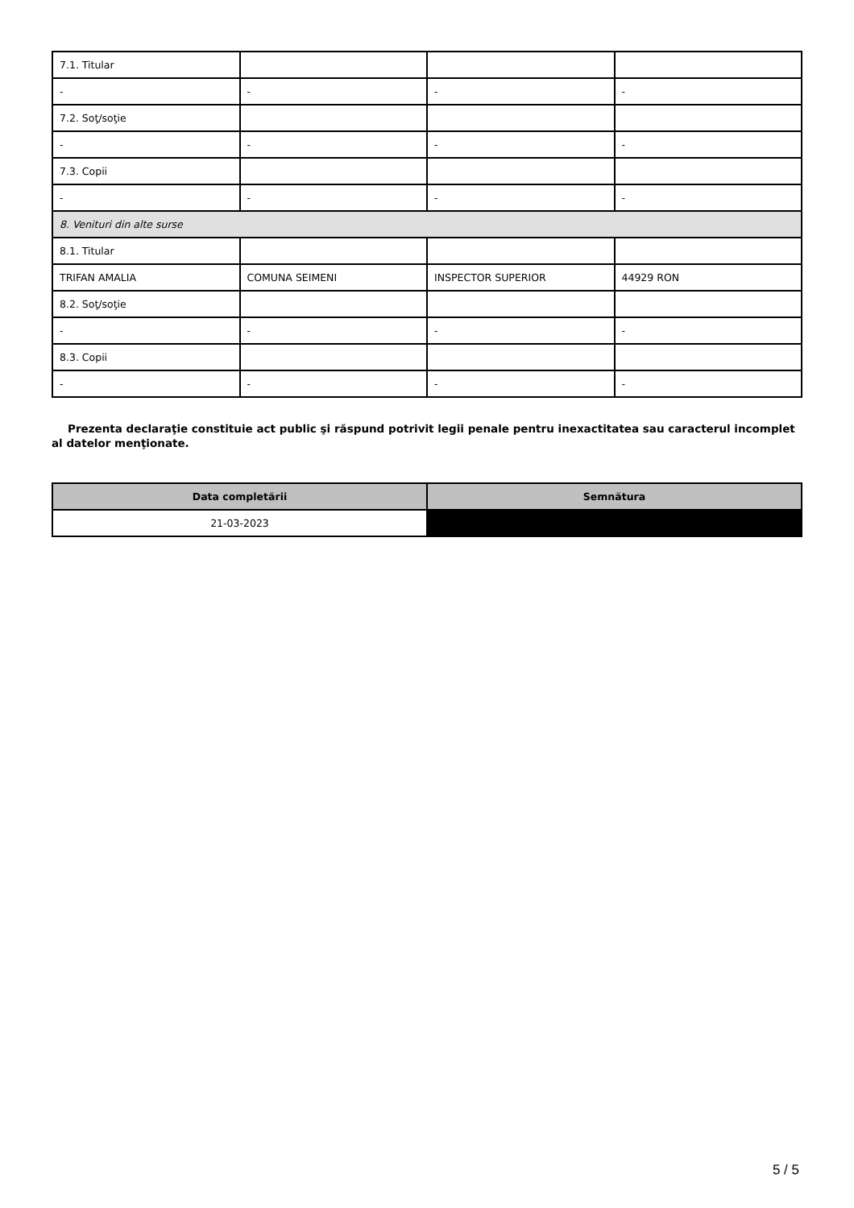| 7.1. Titular | | | |
| - | - | - | - |
| 7.2. Soţ/soţie | | | |
| - | - | - | - |
| 7.3. Copii | | | |
| - | - | - | - |
| 8. Venituri din alte surse | | | |
| 8.1. Titular | | | |
| TRIFAN AMALIA | COMUNA SEIMENI | INSPECTOR SUPERIOR | 44929 RON |
| 8.2. Soţ/soţie | | | |
| - | - | - | - |
| 8.3. Copii | | | |
| - | - | - | - |
Prezenta declaraţie constituie act public şi răspund potrivit legii penale pentru inexactitatea sau caracterul incomplet al datelor menţionate.
| Data completării | Semnătura |
| --- | --- |
| 21-03-2023 | |
5 / 5